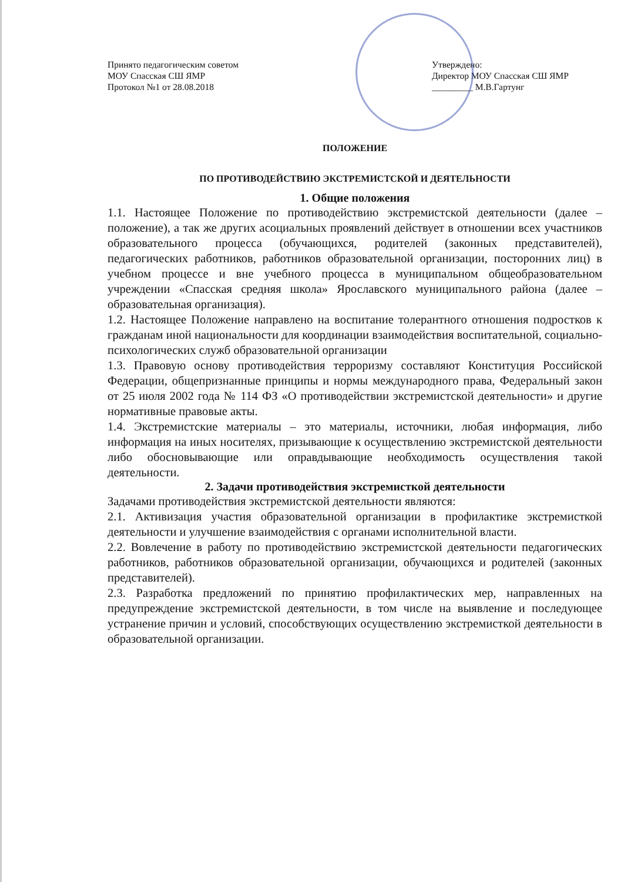Принято педагогическим советом
МОУ Спасская СШ ЯМР
Протокол №1 от 28.08.2018
Утверждено:
Директор МОУ Спасская СШ ЯМР
_________ М.В.Гартунг
ПОЛОЖЕНИЕ
ПО ПРОТИВОДЕЙСТВИЮ ЭКСТРЕМИСТСКОЙ И ДЕЯТЕЛЬНОСТИ
1. Общие положения
1.1. Настоящее Положение по противодействию экстремистской деятельности (далее – положение), а так же других асоциальных проявлений действует в отношении всех участников образовательного процесса (обучающихся, родителей (законных представителей), педагогических работников, работников образовательной организации, посторонних лиц) в учебном процессе и вне учебного процесса в муниципальном общеобразовательном учреждении «Спасская средняя школа» Ярославского муниципального района (далее – образовательная организация).
1.2. Настоящее Положение направлено на воспитание толерантного отношения подростков к гражданам иной национальности для координации взаимодействия воспитательной, социально-психологических служб образовательной организации
1.3. Правовую основу противодействия терроризму составляют Конституция Российской Федерации, общепризнанные принципы и нормы международного права, Федеральный закон от 25 июля 2002 года № 114 ФЗ «О противодействии экстремистской деятельности» и другие нормативные правовые акты.
1.4. Экстремистские материалы – это материалы, источники, любая информация, либо информация на иных носителях, призывающие к осуществлению экстремистской деятельности либо обосновывающие или оправдывающие необходимость осуществления такой деятельности.
2. Задачи противодействия экстремисткой деятельности
Задачами противодействия экстремистской деятельности являются:
2.1. Активизация участия образовательной организации в профилактике экстремисткой деятельности и улучшение взаимодействия с органами исполнительной власти.
2.2. Вовлечение в работу по противодействию экстремистской деятельности педагогических работников, работников образовательной организации, обучающихся и родителей (законных представителей).
2.3. Разработка предложений по принятию профилактических мер, направленных на предупреждение экстремистской деятельности, в том числе на выявление и последующее устранение причин и условий, способствующих осуществлению экстремисткой деятельности в образовательной организации.